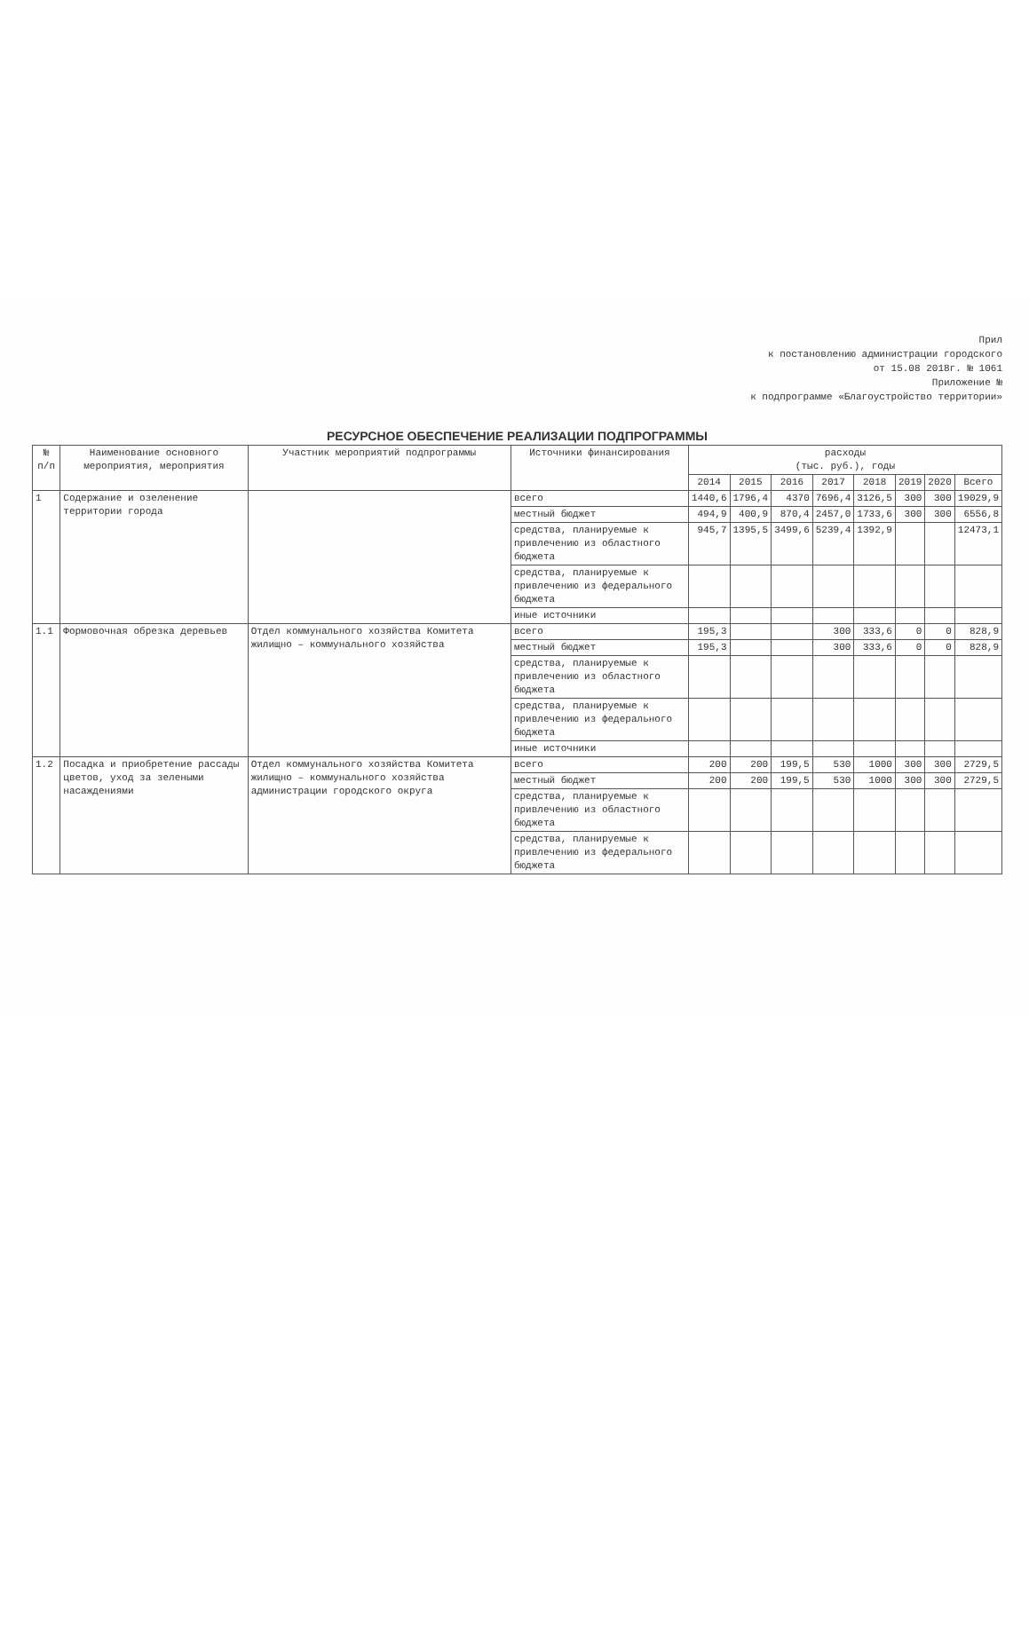Прил
к постановлению администрации городского
от 15.08 2018г. № 1061
Приложение №
к подпрограмме «Благоустройство территории»
РЕСУРСНОЕ ОБЕСПЕЧЕНИЕ РЕАЛИЗАЦИИ ПОДПРОГРАММЫ
| № п/п | Наименование основного мероприятия, мероприятия | Участник мероприятий подпрограммы | Источники финансирования | расходы (тыс. руб.), годы | | | | | | | |
| --- | --- | --- | --- | --- | --- | --- | --- | --- | --- | --- | --- |
| | | | | 2014 | 2015 | 2016 | 2017 | 2018 | 2019 | 2020 | Всего |
| 1 | Содержание и озеленение территории города | | всего | 1440,6 | 1796,4 | 4370 | 7696,4 | 3126,5 | 300 | 300 | 19029,9 |
| | | | местный бюджет | 494,9 | 400,9 | 870,4 | 2457,0 | 1733,6 | 300 | 300 | 6556,8 |
| | | | средства, планируемые к привлечению из областного бюджета | 945,7 | 1395,5 | 3499,6 | 5239,4 | 1392,9 | | | 12473,1 |
| | | | средства, планируемые к привлечению из федерального бюджета | | | | | | | | |
| | | | иные источники | | | | | | | | |
| 1.1 | Формовочная обрезка деревьев | Отдел коммунального хозяйства Комитета жилищно – коммунального хозяйства | всего | 195,3 | | | 300 | 333,6 | 0 | 0 | 828,9 |
| | | | местный бюджет | 195,3 | | | 300 | 333,6 | 0 | 0 | 828,9 |
| | | | средства, планируемые к привлечению из областного бюджета | | | | | | | | |
| | | | средства, планируемые к привлечению из федерального бюджета | | | | | | | | |
| | | | иные источники | | | | | | | | |
| 1.2 | Посадка и приобретение рассады цветов, уход за зелеными насаждениями | Отдел коммунального хозяйства Комитета жилищно – коммунального хозяйства администрации городского округа | всего | 200 | 200 | 199,5 | 530 | 1000 | 300 | 300 | 2729,5 |
| | | | местный бюджет | 200 | 200 | 199,5 | 530 | 1000 | 300 | 300 | 2729,5 |
| | | | средства, планируемые к привлечению из областного бюджета | | | | | | | | |
| | | | средства, планируемые к привлечению из федерального бюджета | | | | | | | | |